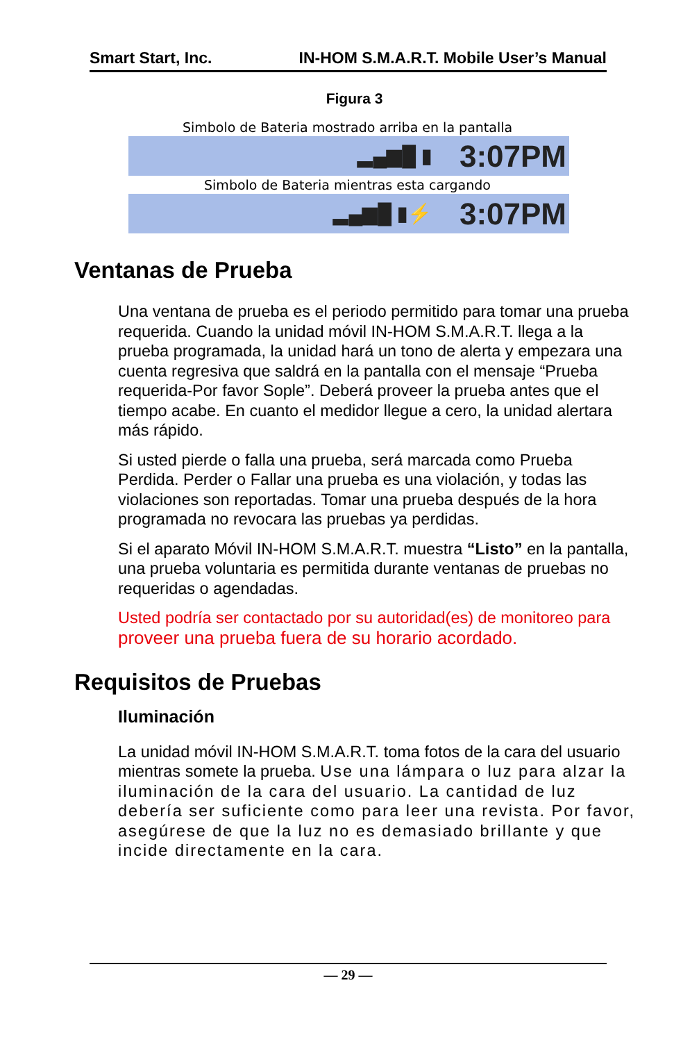Smart Start, Inc. IN-HOM S.M.A.R.T. Mobile User’s Manual
Figura 3
Simbolo de Bateria mostrado arriba en la pantalla
▂▄▆█ ▮ 3:07PM
Simbolo de Bateria mientras esta cargando
▂▄▆█ ▮⚡ 3:07PM
Ventanas de Prueba
Una ventana de prueba es el periodo permitido para tomar una prueba requerida. Cuando la unidad móvil IN-HOM S.M.A.R.T. llega a la prueba programada, la unidad hará un tono de alerta y empezara una cuenta regresiva que saldrá en la pantalla con el mensaje “Prueba requerida-Por favor Sople”. Deberá proveer la prueba antes que el tiempo acabe. En cuanto el medidor llegue a cero, la unidad alertara más rápido.
Si usted pierde o falla una prueba, será marcada como Prueba Perdida. Perder o Fallar una prueba es una violación, y todas las violaciones son reportadas. Tomar una prueba después de la hora programada no revocara las pruebas ya perdidas.
Si el aparato Móvil IN-HOM S.M.A.R.T. muestra “Listo” en la pantalla, una prueba voluntaria es permitida durante ventanas de pruebas no requeridas o agendadas.
Usted podría ser contactado por su autoridad(es) de monitoreo para proveer una prueba fuera de su horario acordado.
Requisitos de Pruebas
Iluminación
La unidad móvil IN-HOM S.M.A.R.T. toma fotos de la cara del usuario mientras somete la prueba. Use una lámpara o luz para alzar la iluminación de la cara del usuario. La cantidad de luz debería ser suficiente como para leer una revista. Por favor, asegúrese de que la luz no es demasiado brillante y que incide directamente en la cara.
— 29 —